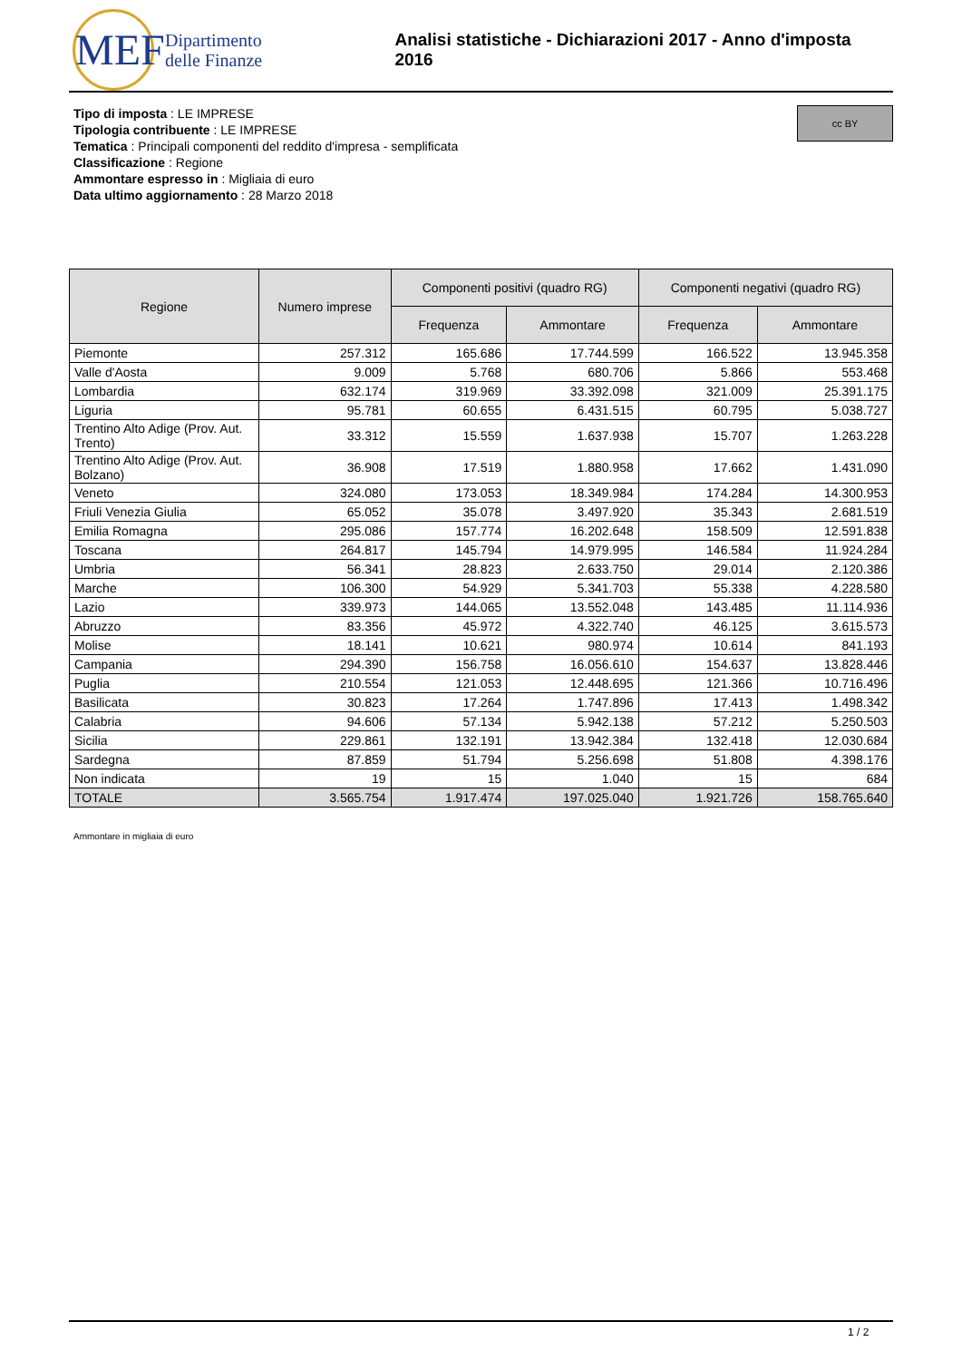MEF
Dipartimento
delle Finanze
Analisi statistiche - Dichiarazioni 2017 - Anno d'imposta 2016
cc BY
Tipo di imposta : LE IMPRESE
Tipologia contribuente : LE IMPRESE
Tematica : Principali componenti del reddito d'impresa - semplificata
Classificazione : Regione
Ammontare espresso in : Migliaia di euro
Data ultimo aggiornamento : 28 Marzo 2018
| Regione | Numero imprese | Componenti positivi (quadro RG) | | Componenti negativi (quadro RG) | |
| --- | --- | --- | --- | --- | --- |
| | | Frequenza | Ammontare | Frequenza | Ammontare |
| Piemonte | 257.312 | 165.686 | 17.744.599 | 166.522 | 13.945.358 |
| Valle d'Aosta | 9.009 | 5.768 | 680.706 | 5.866 | 553.468 |
| Lombardia | 632.174 | 319.969 | 33.392.098 | 321.009 | 25.391.175 |
| Liguria | 95.781 | 60.655 | 6.431.515 | 60.795 | 5.038.727 |
| Trentino Alto Adige (Prov. Aut. Trento) | 33.312 | 15.559 | 1.637.938 | 15.707 | 1.263.228 |
| Trentino Alto Adige (Prov. Aut. Bolzano) | 36.908 | 17.519 | 1.880.958 | 17.662 | 1.431.090 |
| Veneto | 324.080 | 173.053 | 18.349.984 | 174.284 | 14.300.953 |
| Friuli Venezia Giulia | 65.052 | 35.078 | 3.497.920 | 35.343 | 2.681.519 |
| Emilia Romagna | 295.086 | 157.774 | 16.202.648 | 158.509 | 12.591.838 |
| Toscana | 264.817 | 145.794 | 14.979.995 | 146.584 | 11.924.284 |
| Umbria | 56.341 | 28.823 | 2.633.750 | 29.014 | 2.120.386 |
| Marche | 106.300 | 54.929 | 5.341.703 | 55.338 | 4.228.580 |
| Lazio | 339.973 | 144.065 | 13.552.048 | 143.485 | 11.114.936 |
| Abruzzo | 83.356 | 45.972 | 4.322.740 | 46.125 | 3.615.573 |
| Molise | 18.141 | 10.621 | 980.974 | 10.614 | 841.193 |
| Campania | 294.390 | 156.758 | 16.056.610 | 154.637 | 13.828.446 |
| Puglia | 210.554 | 121.053 | 12.448.695 | 121.366 | 10.716.496 |
| Basilicata | 30.823 | 17.264 | 1.747.896 | 17.413 | 1.498.342 |
| Calabria | 94.606 | 57.134 | 5.942.138 | 57.212 | 5.250.503 |
| Sicilia | 229.861 | 132.191 | 13.942.384 | 132.418 | 12.030.684 |
| Sardegna | 87.859 | 51.794 | 5.256.698 | 51.808 | 4.398.176 |
| Non indicata | 19 | 15 | 1.040 | 15 | 684 |
| TOTALE | 3.565.754 | 1.917.474 | 197.025.040 | 1.921.726 | 158.765.640 |
Ammontare in migliaia di euro
1 / 2